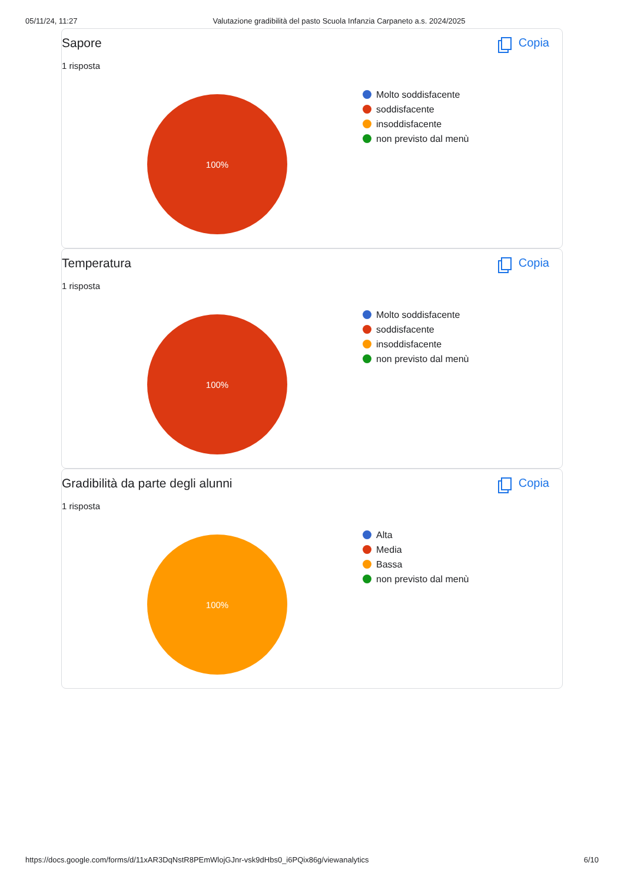05/11/24, 11:27 Valutazione gradibilità del pasto Scuola Infanzia Carpaneto a.s. 2024/2025
Sapore Copia
1 risposta
100%
Molto soddisfacente
soddisfacente
insoddisfacente
non previsto dal menù
Temperatura Copia
1 risposta
100%
Molto soddisfacente
soddisfacente
insoddisfacente
non previsto dal menù
Gradibilità da parte degli alunni
Copia
1 risposta
100%
Alta
Media
Bassa
non previsto dal menù
https://docs.google.com/forms/d/11xAR3DqNstR8PEmWlojGJnr-vsk9dHbs0_i6PQix86g/viewanalytics 6/10